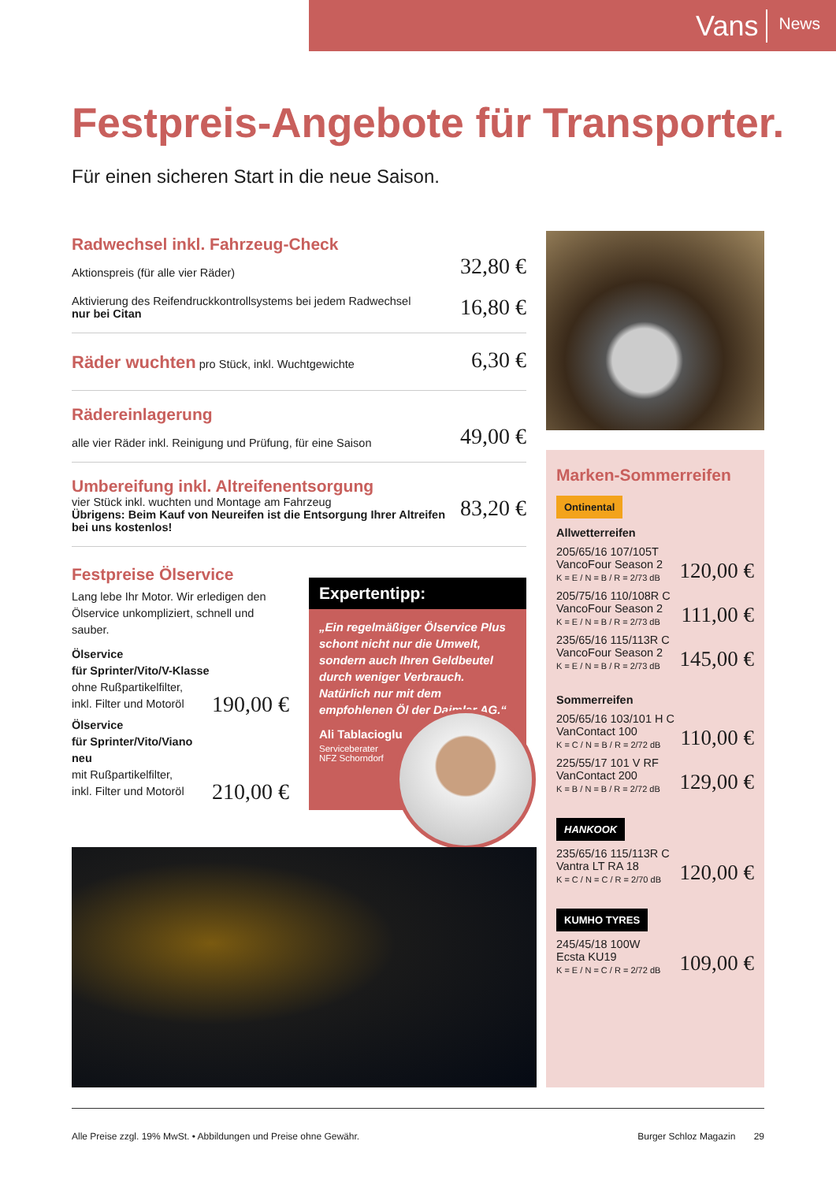Vans News
Festpreis-Angebote für Transporter.
Für einen sicheren Start in die neue Saison.
Radwechsel inkl. Fahrzeug-Check
Aktionspreis (für alle vier Räder) 32,80 €
Aktivierung des Reifendruckkontrollsystems bei jedem Radwechsel
nur bei Citan 16,80 €
Räder wuchten pro Stück, inkl. Wuchtgewichte 6,30 €
Rädereinlagerung
alle vier Räder inkl. Reinigung und Prüfung, für eine Saison 49,00 €
Umbereifung inkl. Altreifenentsorgung
vier Stück inkl. wuchten und Montage am Fahrzeug
Übrigens: Beim Kauf von Neureifen ist die Entsorgung Ihrer Altreifen bei uns kostenlos! 83,20 €
Festpreise Ölservice
Lang lebe Ihr Motor. Wir erledigen den Ölservice unkompliziert, schnell und sauber.
Ölservice
für Sprinter/Vito/V-Klasse
ohne Rußpartikelfilter,
inkl. Filter und Motoröl 190,00 €
Ölservice
für Sprinter/Vito/Viano neu
mit Rußpartikelfilter,
inkl. Filter und Motoröl 210,00 €
Expertentipp:
„Ein regelmäßiger Ölservice Plus schont nicht nur die Umwelt, sondern auch Ihren Geldbeutel durch weniger Verbrauch. Natürlich nur mit dem empfohlenen Öl der Daimler AG.“
Ali Tablacioglu
Serviceberater
NFZ Schorndorf
Marken-Sommerreifen
Ontinental
Allwetterreifen
205/65/16 107/105T
VancoFour Season 2
K = E / N = B / R = 2/73 dB 120,00 €
205/75/16 110/108R C
VancoFour Season 2
K = E / N = B / R = 2/73 dB 111,00 €
235/65/16 115/113R C
VancoFour Season 2
K = E / N = B / R = 2/73 dB 145,00 €
Sommerreifen
205/65/16 103/101 H C
VanContact 100
K = C / N = B / R = 2/72 dB 110,00 €
225/55/17 101 V RF
VanContact 200
K = B / N = B / R = 2/72 dB 129,00 €
HANKOOK
235/65/16 115/113R C
Vantra LT RA 18
K = C / N = C / R = 2/70 dB 120,00 €
KUMHO TYRES
245/45/18 100W
Ecsta KU19
K = E / N = C / R = 2/72 dB 109,00 €
Alle Preise zzgl. 19% MwSt. • Abbildungen und Preise ohne Gewähr. Burger Schloz Magazin 29